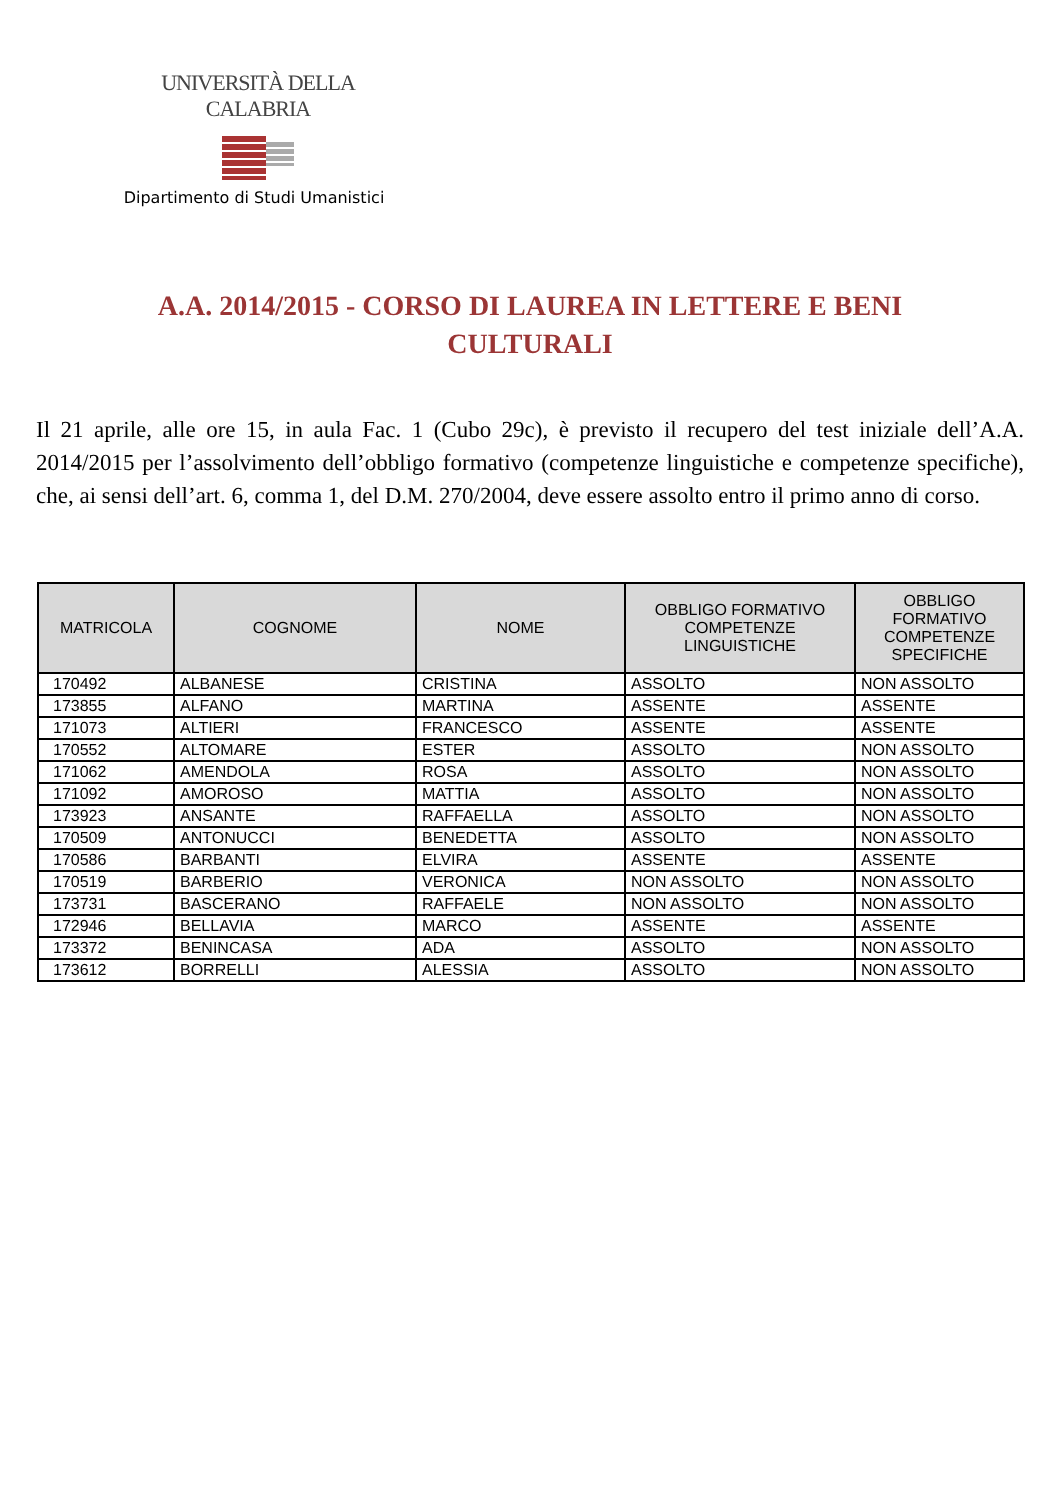UNIVERSITÀ DELLA CALABRIA
Dipartimento di Studi Umanistici
A.A. 2014/2015 - CORSO DI LAUREA IN LETTERE E BENI CULTURALI
Il 21 aprile, alle ore 15, in aula Fac. 1 (Cubo 29c), è previsto il recupero del test iniziale dell’A.A. 2014/2015 per l’assolvimento dell’obbligo formativo (competenze linguistiche e competenze specifiche), che, ai sensi dell’art. 6, comma 1, del D.M. 270/2004, deve essere assolto entro il primo anno di corso.
| MATRICOLA | COGNOME | NOME | OBBLIGO FORMATIVO COMPETENZE LINGUISTICHE | OBBLIGO FORMATIVO COMPETENZE SPECIFICHE |
| --- | --- | --- | --- | --- |
| 170492 | ALBANESE | CRISTINA | ASSOLTO | NON ASSOLTO |
| 173855 | ALFANO | MARTINA | ASSENTE | ASSENTE |
| 171073 | ALTIERI | FRANCESCO | ASSENTE | ASSENTE |
| 170552 | ALTOMARE | ESTER | ASSOLTO | NON ASSOLTO |
| 171062 | AMENDOLA | ROSA | ASSOLTO | NON ASSOLTO |
| 171092 | AMOROSO | MATTIA | ASSOLTO | NON ASSOLTO |
| 173923 | ANSANTE | RAFFAELLA | ASSOLTO | NON ASSOLTO |
| 170509 | ANTONUCCI | BENEDETTA | ASSOLTO | NON ASSOLTO |
| 170586 | BARBANTI | ELVIRA | ASSENTE | ASSENTE |
| 170519 | BARBERIO | VERONICA | NON ASSOLTO | NON ASSOLTO |
| 173731 | BASCERANO | RAFFAELE | NON ASSOLTO | NON ASSOLTO |
| 172946 | BELLAVIA | MARCO | ASSENTE | ASSENTE |
| 173372 | BENINCASA | ADA | ASSOLTO | NON ASSOLTO |
| 173612 | BORRELLI | ALESSIA | ASSOLTO | NON ASSOLTO |